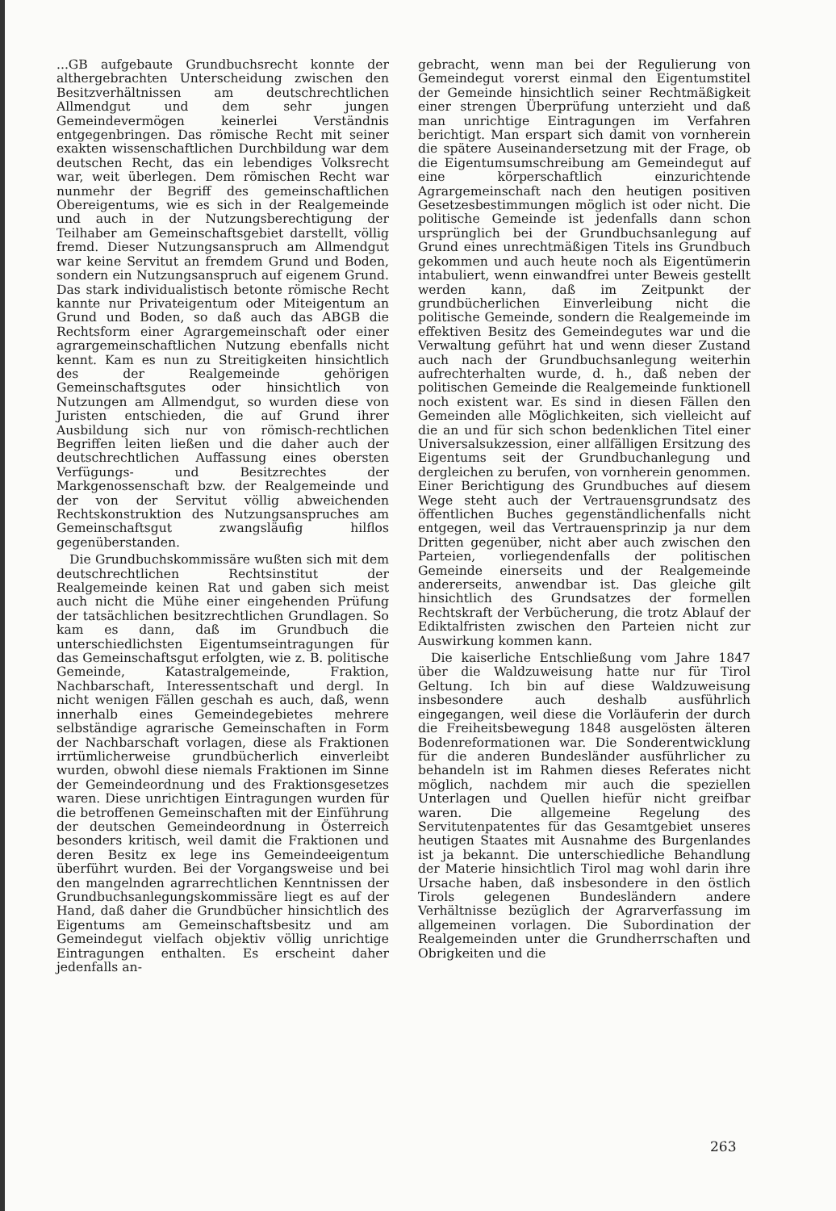...GB aufgebaute Grundbuchsrecht konnte der althergebrachten Unterscheidung zwischen den Besitzverhältnissen am deutschrechtlichen Allmendgut und dem sehr jungen Gemeindevermögen keinerlei Verständnis entgegenbringen. Das römische Recht mit seiner exakten wissenschaftlichen Durchbildung war dem deutschen Recht, das ein lebendiges Volksrecht war, weit überlegen. Dem römischen Recht war nunmehr der Begriff des gemeinschaftlichen Obereigentums, wie es sich in der Realgemeinde und auch in der Nutzungsberechtigung der Teilhaber am Gemeinschaftsgebiet darstellt, völlig fremd. Dieser Nutzungsanspruch am Allmendgut war keine Servitut an fremdem Grund und Boden, sondern ein Nutzungsanspruch auf eigenem Grund. Das stark individualistisch betonte römische Recht kannte nur Privateigentum oder Miteigentum an Grund und Boden, so daß auch das ABGB die Rechtsform einer Agrargemeinschaft oder einer agrargemeinschaftlichen Nutzung ebenfalls nicht kennt. Kam es nun zu Streitigkeiten hinsichtlich des der Realgemeinde gehörigen Gemeinschaftsgutes oder hinsichtlich von Nutzungen am Allmendgut, so wurden diese von Juristen entschieden, die auf Grund ihrer Ausbildung sich nur von römisch-rechtlichen Begriffen leiten ließen und die daher auch der deutschrechtlichen Auffassung eines obersten Verfügungs- und Besitzrechtes der Markgenossenschaft bzw. der Realgemeinde und der von der Servitut völlig abweichenden Rechtskonstruktion des Nutzungsanspruches am Gemeinschaftsgut zwangsläufig hilflos gegenüberstanden.
Die Grundbuchskommissäre wußten sich mit dem deutschrechtlichen Rechtsinstitut der Realgemeinde keinen Rat und gaben sich meist auch nicht die Mühe einer eingehenden Prüfung der tatsächlichen besitzrechtlichen Grundlagen. So kam es dann, daß im Grundbuch die unterschiedlichsten Eigentumseintragungen für das Gemeinschaftsgut erfolgten, wie z. B. politische Gemeinde, Katastralgemeinde, Fraktion, Nachbarschaft, Interessentschaft und dergl. In nicht wenigen Fällen geschah es auch, daß, wenn innerhalb eines Gemeindegebietes mehrere selbständige agrarische Gemeinschaften in Form der Nachbarschaft vorlagen, diese als Fraktionen irrtümlicherweise grundbücherlich einverleibt wurden, obwohl diese niemals Fraktionen im Sinne der Gemeindeordnung und des Fraktionsgesetzes waren. Diese unrichtigen Eintragungen wurden für die betroffenen Gemeinschaften mit der Einführung der deutschen Gemeindeordnung in Österreich besonders kritisch, weil damit die Fraktionen und deren Besitz ex lege ins Gemeindeeigentum überführt wurden. Bei der Vorgangsweise und bei den mangelnden agrarrechtlichen Kenntnissen der Grundbuchsanlegungskommissäre liegt es auf der Hand, daß daher die Grundbücher hinsichtlich des Eigentums am Gemeinschaftsbesitz und am Gemeindegut vielfach objektiv völlig unrichtige Eintragungen enthalten. Es erscheint daher jedenfalls an-
gebracht, wenn man bei der Regulierung von Gemeindegut vorerst einmal den Eigentumstitel der Gemeinde hinsichtlich seiner Rechtmäßigkeit einer strengen Überprüfung unterzieht und daß man unrichtige Eintragungen im Verfahren berichtigt. Man erspart sich damit von vornherein die spätere Auseinandersetzung mit der Frage, ob die Eigentumsumschreibung am Gemeindegut auf eine körperschaftlich einzurichtende Agrargemeinschaft nach den heutigen positiven Gesetzesbestimmungen möglich ist oder nicht. Die politische Gemeinde ist jedenfalls dann schon ursprünglich bei der Grundbuchsanlegung auf Grund eines unrechtmäßigen Titels ins Grundbuch gekommen und auch heute noch als Eigentümerin intabuliert, wenn einwandfrei unter Beweis gestellt werden kann, daß im Zeitpunkt der grundbücherlichen Einverleibung nicht die politische Gemeinde, sondern die Realgemeinde im effektiven Besitz des Gemeindegutes war und die Verwaltung geführt hat und wenn dieser Zustand auch nach der Grundbuchsanlegung weiterhin aufrechterhalten wurde, d. h., daß neben der politischen Gemeinde die Realgemeinde funktionell noch existent war. Es sind in diesen Fällen den Gemeinden alle Möglichkeiten, sich vielleicht auf die an und für sich schon bedenklichen Titel einer Universalsukzession, einer allfälligen Ersitzung des Eigentums seit der Grundbuchanlegung und dergleichen zu berufen, von vornherein genommen. Einer Berichtigung des Grundbuches auf diesem Wege steht auch der Vertrauensgrundsatz des öffentlichen Buches gegenständlichenfalls nicht entgegen, weil das Vertrauensprinzip ja nur dem Dritten gegenüber, nicht aber auch zwischen den Parteien, vorliegendenfalls der politischen Gemeinde einerseits und der Realgemeinde andererseits, anwendbar ist. Das gleiche gilt hinsichtlich des Grundsatzes der formellen Rechtskraft der Verbücherung, die trotz Ablauf der Ediktalfristen zwischen den Parteien nicht zur Auswirkung kommen kann.
Die kaiserliche Entschließung vom Jahre 1847 über die Waldzuweisung hatte nur für Tirol Geltung. Ich bin auf diese Waldzuweisung insbesondere auch deshalb ausführlich eingegangen, weil diese die Vorläuferin der durch die Freiheitsbewegung 1848 ausgelösten älteren Bodenreformationen war. Die Sonderentwicklung für die anderen Bundesländer ausführlicher zu behandeln ist im Rahmen dieses Referates nicht möglich, nachdem mir auch die speziellen Unterlagen und Quellen hiefür nicht greifbar waren. Die allgemeine Regelung des Servitutenpatentes für das Gesamtgebiet unseres heutigen Staates mit Ausnahme des Burgenlandes ist ja bekannt. Die unterschiedliche Behandlung der Materie hinsichtlich Tirol mag wohl darin ihre Ursache haben, daß insbesondere in den östlich Tirols gelegenen Bundesländern andere Verhältnisse bezüglich der Agrarverfassung im allgemeinen vorlagen. Die Subordination der Realgemeinden unter die Grundherrschaften und Obrigkeiten und die
263